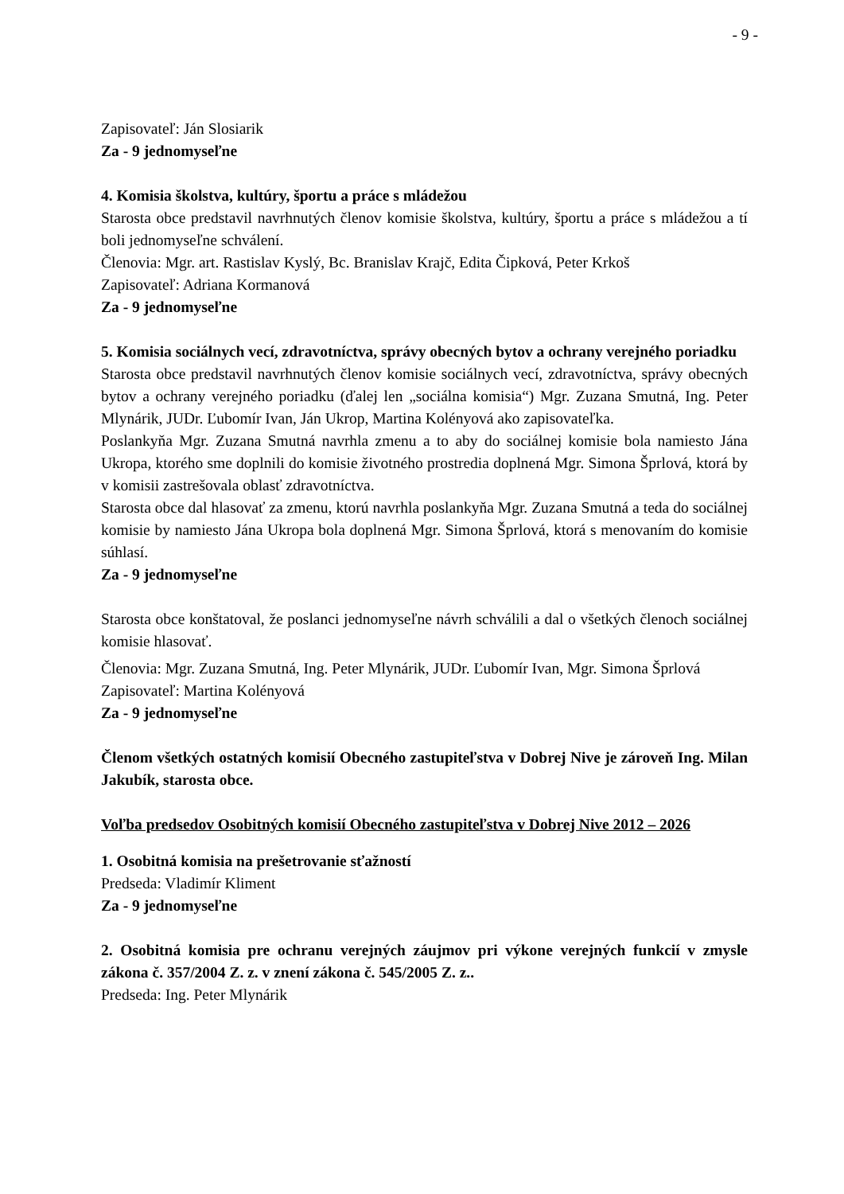- 9 -
Zapisovateľ: Ján Slosiarik
Za - 9 jednomyseľne
4. Komisia školstva, kultúry, športu a práce s mládežou
Starosta obce predstavil navrhnutých členov komisie školstva, kultúry, športu a práce s mládežou a tí boli jednomyseľne schválení.
Členovia: Mgr. art. Rastislav Kyslý, Bc. Branislav Krajč, Edita Čipková, Peter Krkoš
Zapisovateľ: Adriana Kormanová
Za - 9 jednomyseľne
5. Komisia sociálnych vecí, zdravotníctva, správy obecných bytov a ochrany verejného poriadku
Starosta obce predstavil navrhnutých členov komisie sociálnych vecí, zdravotníctva, správy obecných bytov a ochrany verejného poriadku (ďalej len „sociálna komisia“) Mgr. Zuzana Smutná, Ing. Peter Mlynárik, JUDr. Ľubomír Ivan, Ján Ukrop, Martina Kolényová ako zapisovateľka.
Poslankyňa Mgr. Zuzana Smutná navrhla zmenu a to aby do sociálnej komisie bola namiesto Jána Ukropa, ktorého sme doplnili do komisie životného prostredia doplnená Mgr. Simona Šprlová, ktorá by v komisii zastrešovala oblasť zdravotníctva.
Starosta obce dal hlasovať za zmenu, ktorú navrhla poslankyňa Mgr. Zuzana Smutná a teda do sociálnej komisie by namiesto Jána Ukropa bola doplnená Mgr. Simona Šprlová, ktorá s menovaním do komisie súhlasí.
Za - 9 jednomyseľne
Starosta obce konštatoval, že poslanci jednomyseľne návrh schválili a dal o všetkých členoch sociálnej komisie hlasovať.
Členovia: Mgr. Zuzana Smutná, Ing. Peter Mlynárik, JUDr. Ľubomír Ivan, Mgr. Simona Šprlová
Zapisovateľ: Martina Kolényová
Za - 9 jednomyseľne
Členom všetkých ostatných komisií Obecného zastupiteľstva v Dobrej Nive je zároveň Ing. Milan Jakubík, starosta obce.
Voľba predsedov Osobitných komisií Obecného zastupiteľstva v Dobrej Nive 2012 – 2026
1. Osobitná komisia na prešetrovanie sťažností
Predseda: Vladimír Kliment
Za - 9 jednomyseľne
2. Osobitná komisia pre ochranu verejných záujmov pri výkone verejných funkcií v zmysle zákona č. 357/2004 Z. z. v znení zákona č. 545/2005 Z. z..
Predseda: Ing. Peter Mlynárik